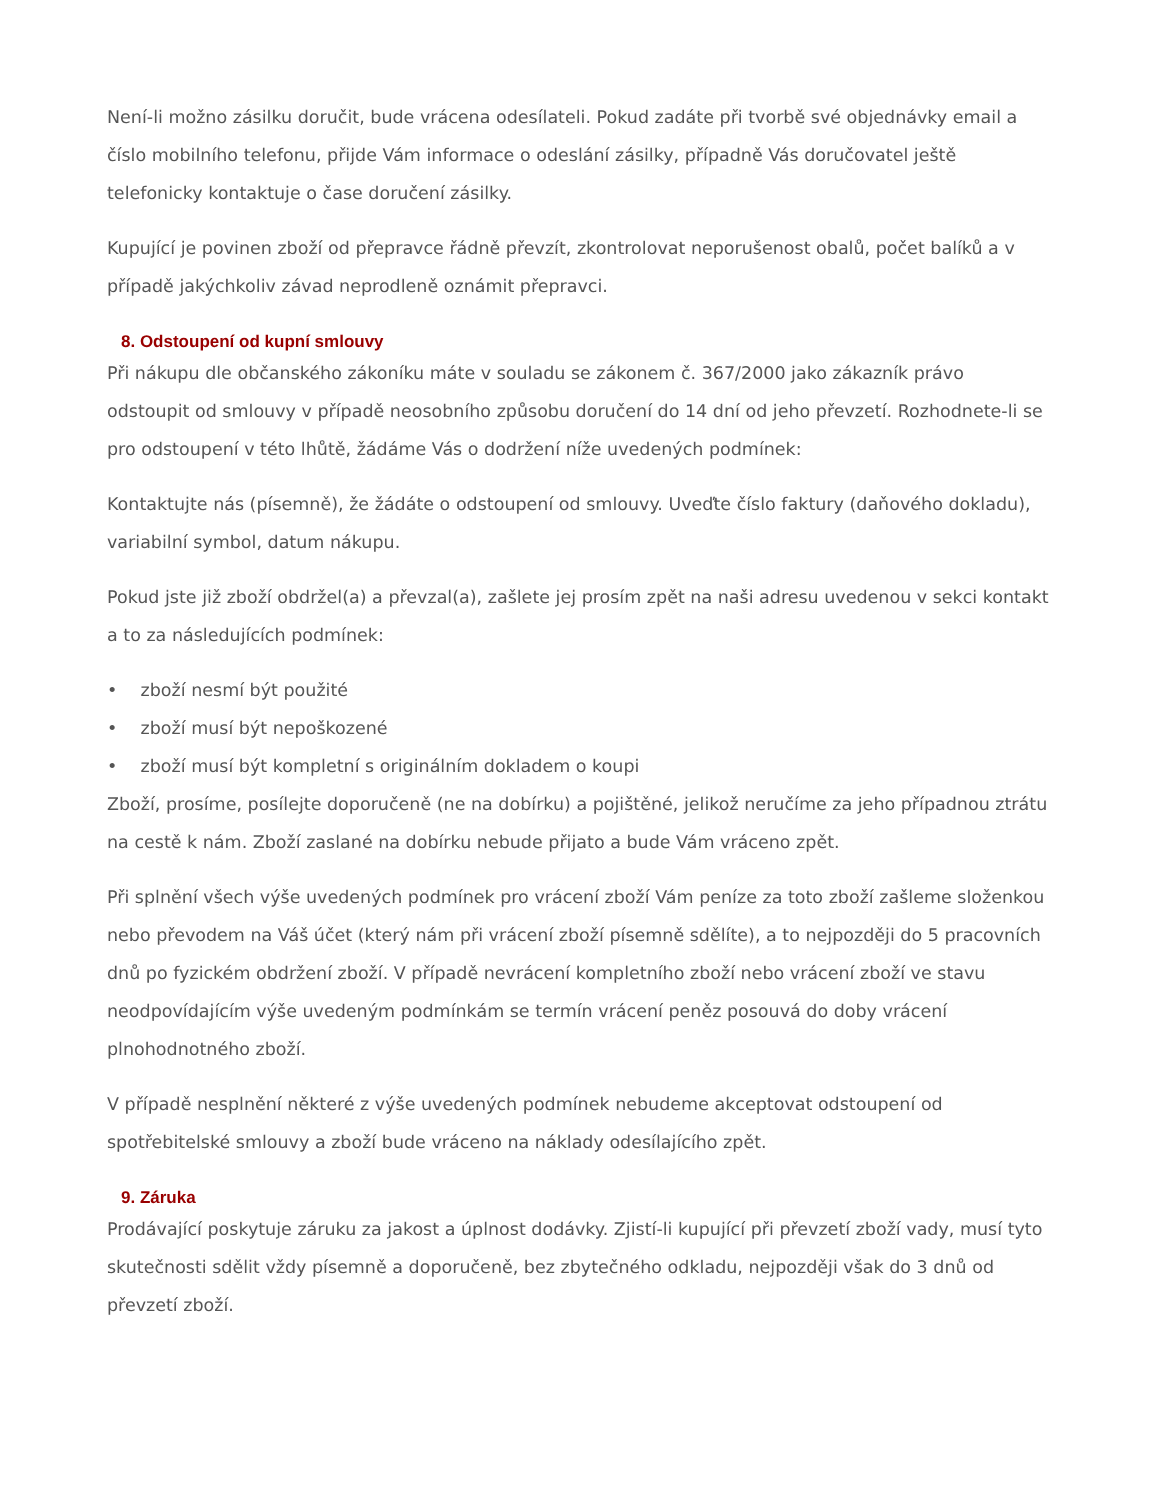Není-li možno zásilku doručit, bude vrácena odesílateli. Pokud zadáte při tvorbě své objednávky email a číslo mobilního telefonu, přijde Vám informace o odeslání zásilky, případně Vás doručovatel ještě telefonicky kontaktuje o čase doručení zásilky.
Kupující je povinen zboží od přepravce řádně převzít, zkontrolovat neporušenost obalů, počet balíků a v případě jakýchkoliv závad neprodleně oznámit přepravci.
8. Odstoupení od kupní smlouvy
Při nákupu dle občanského zákoníku máte v souladu se zákonem č. 367/2000 jako zákazník právo odstoupit od smlouvy v případě neosobního způsobu doručení do 14 dní od jeho převzetí. Rozhodnete-li se pro odstoupení v této lhůtě, žádáme Vás o dodržení níže uvedených podmínek:
Kontaktujte nás (písemně), že žádáte o odstoupení od smlouvy. Uveďte číslo faktury (daňového dokladu), variabilní symbol, datum nákupu.
Pokud jste již zboží obdržel(a) a převzal(a), zašlete jej prosím zpět na naši adresu uvedenou v sekci kontakt a to za následujících podmínek:
• zboží nesmí být použité
• zboží musí být nepoškozené
• zboží musí být kompletní s originálním dokladem o koupi
Zboží, prosíme, posílejte doporučeně (ne na dobírku) a pojištěné, jelikož neručíme za jeho případnou ztrátu na cestě k nám. Zboží zaslané na dobírku nebude přijato a bude Vám vráceno zpět.
Při splnění všech výše uvedených podmínek pro vrácení zboží Vám peníze za toto zboží zašleme složenkou nebo převodem na Váš účet (který nám při vrácení zboží písemně sdělíte), a to nejpozději do 5 pracovních dnů po fyzickém obdržení zboží. V případě nevrácení kompletního zboží nebo vrácení zboží ve stavu neodpovídajícím výše uvedeným podmínkám se termín vrácení peněz posouvá do doby vrácení plnohodnotného zboží.
V případě nesplnění některé z výše uvedených podmínek nebudeme akceptovat odstoupení od spotřebitelské smlouvy a zboží bude vráceno na náklady odesílajícího zpět.
9. Záruka
Prodávající poskytuje záruku za jakost a úplnost dodávky. Zjistí-li kupující při převzetí zboží vady, musí tyto skutečnosti sdělit vždy písemně a doporučeně, bez zbytečného odkladu, nejpozději však do 3 dnů od převzetí zboží.